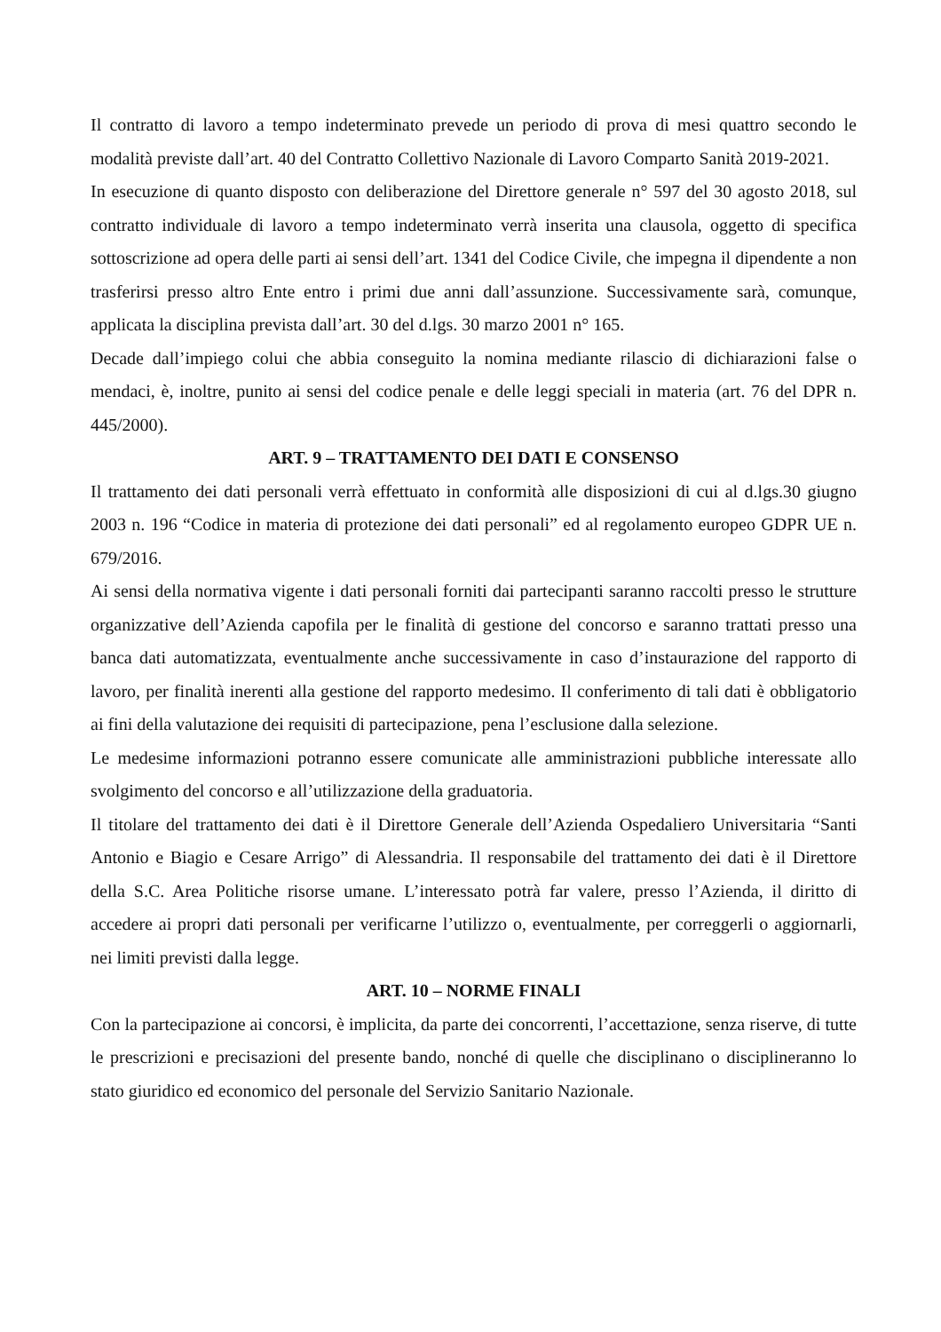Il contratto di lavoro a tempo indeterminato prevede un periodo di prova di mesi quattro secondo le modalità previste dall’art. 40 del Contratto Collettivo Nazionale di Lavoro Comparto Sanità 2019-2021.
In esecuzione di quanto disposto con deliberazione del Direttore generale n° 597 del 30 agosto 2018, sul contratto individuale di lavoro a tempo indeterminato verrà inserita una clausola, oggetto di specifica sottoscrizione ad opera delle parti ai sensi dell’art. 1341 del Codice Civile, che impegna il dipendente a non trasferirsi presso altro Ente entro i primi due anni dall’assunzione. Successivamente sarà, comunque, applicata la disciplina prevista dall’art. 30 del d.lgs. 30 marzo 2001 n° 165.
Decade dall’impiego colui che abbia conseguito la nomina mediante rilascio di dichiarazioni false o mendaci, è, inoltre, punito ai sensi del codice penale e delle leggi speciali in materia (art. 76 del DPR n. 445/2000).
ART. 9 – TRATTAMENTO DEI DATI E CONSENSO
Il trattamento dei dati personali verrà effettuato in conformità alle disposizioni di cui al d.lgs.30 giugno 2003 n. 196 “Codice in materia di protezione dei dati personali” ed al regolamento europeo GDPR UE n. 679/2016.
Ai sensi della normativa vigente i dati personali forniti dai partecipanti saranno raccolti presso le strutture organizzative dell’Azienda capofila per le finalità di gestione del concorso e saranno trattati presso una banca dati automatizzata, eventualmente anche successivamente in caso d’instaurazione del rapporto di lavoro, per finalità inerenti alla gestione del rapporto medesimo. Il conferimento di tali dati è obbligatorio ai fini della valutazione dei requisiti di partecipazione, pena l’esclusione dalla selezione.
Le medesime informazioni potranno essere comunicate alle amministrazioni pubbliche interessate allo svolgimento del concorso e all’utilizzazione della graduatoria.
Il titolare del trattamento dei dati è il Direttore Generale dell’Azienda Ospedaliero Universitaria “Santi Antonio e Biagio e Cesare Arrigo” di Alessandria. Il responsabile del trattamento dei dati è il Direttore della S.C. Area Politiche risorse umane. L’interessato potrà far valere, presso l’Azienda, il diritto di accedere ai propri dati personali per verificarne l’utilizzo o, eventualmente, per correggerli o aggiornarli, nei limiti previsti dalla legge.
ART. 10 – NORME FINALI
Con la partecipazione ai concorsi, è implicita, da parte dei concorrenti, l’accettazione, senza riserve, di tutte le prescrizioni e precisazioni del presente bando, nonché di quelle che disciplinano o disciplineranno lo stato giuridico ed economico del personale del Servizio Sanitario Nazionale.